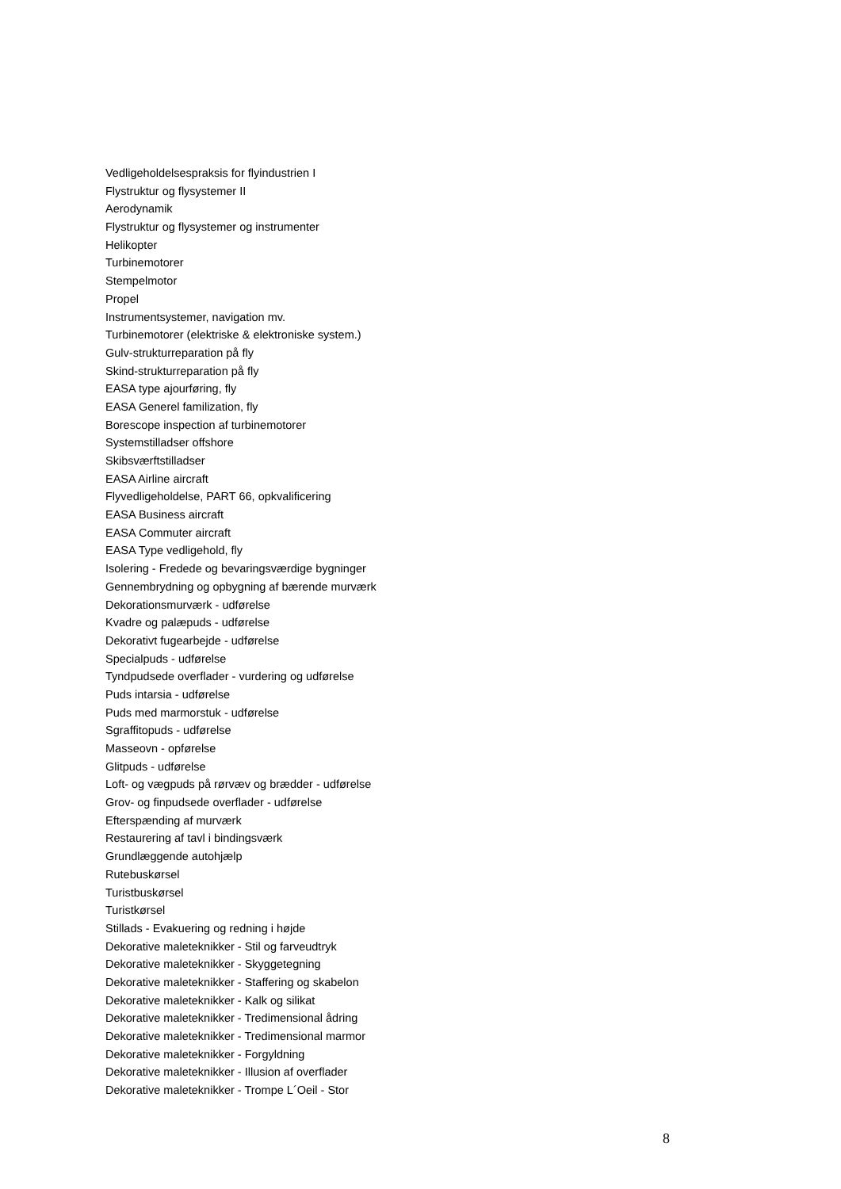Vedligeholdelsespraksis for flyindustrien I
Flystruktur og flysystemer II
Aerodynamik
Flystruktur og flysystemer og instrumenter
Helikopter
Turbinemotorer
Stempelmotor
Propel
Instrumentsystemer, navigation mv.
Turbinemotorer (elektriske & elektroniske system.)
Gulv-strukturreparation på fly
Skind-strukturreparation på fly
EASA type ajourføring, fly
EASA Generel familization, fly
Borescope inspection af turbinemotorer
Systemstilladser offshore
Skibsværftstilladser
EASA Airline aircraft
Flyvedligeholdelse, PART 66, opkvalificering
EASA Business aircraft
EASA Commuter aircraft
EASA Type vedligehold, fly
Isolering - Fredede og bevaringsværdige bygninger
Gennembrydning og opbygning af bærende murværk
Dekorationsmurværk - udførelse
Kvadre og palæpuds - udførelse
Dekorativt fugearbejde - udførelse
Specialpuds - udførelse
Tyndpudsede overflader - vurdering og udførelse
Puds intarsia - udførelse
Puds med marmorstuk - udførelse
Sgraffitopuds - udførelse
Masseovn - opførelse
Glitpuds - udførelse
Loft- og vægpuds på rørvæv og brædder - udførelse
Grov- og finpudsede overflader - udførelse
Efterspænding af murværk
Restaurering af tavl i bindingsværk
Grundlæggende autohjælp
Rutebuskørsel
Turistbuskørsel
Turistkørsel
Stillads - Evakuering og redning i højde
Dekorative maleteknikker - Stil og farveudtryk
Dekorative maleteknikker - Skyggetegning
Dekorative maleteknikker - Staffering og skabelon
Dekorative maleteknikker - Kalk og silikat
Dekorative maleteknikker - Tredimensional ådring
Dekorative maleteknikker - Tredimensional marmor
Dekorative maleteknikker - Forgyldning
Dekorative maleteknikker - Illusion af overflader
Dekorative maleteknikker - Trompe L´Oeil - Stor
8